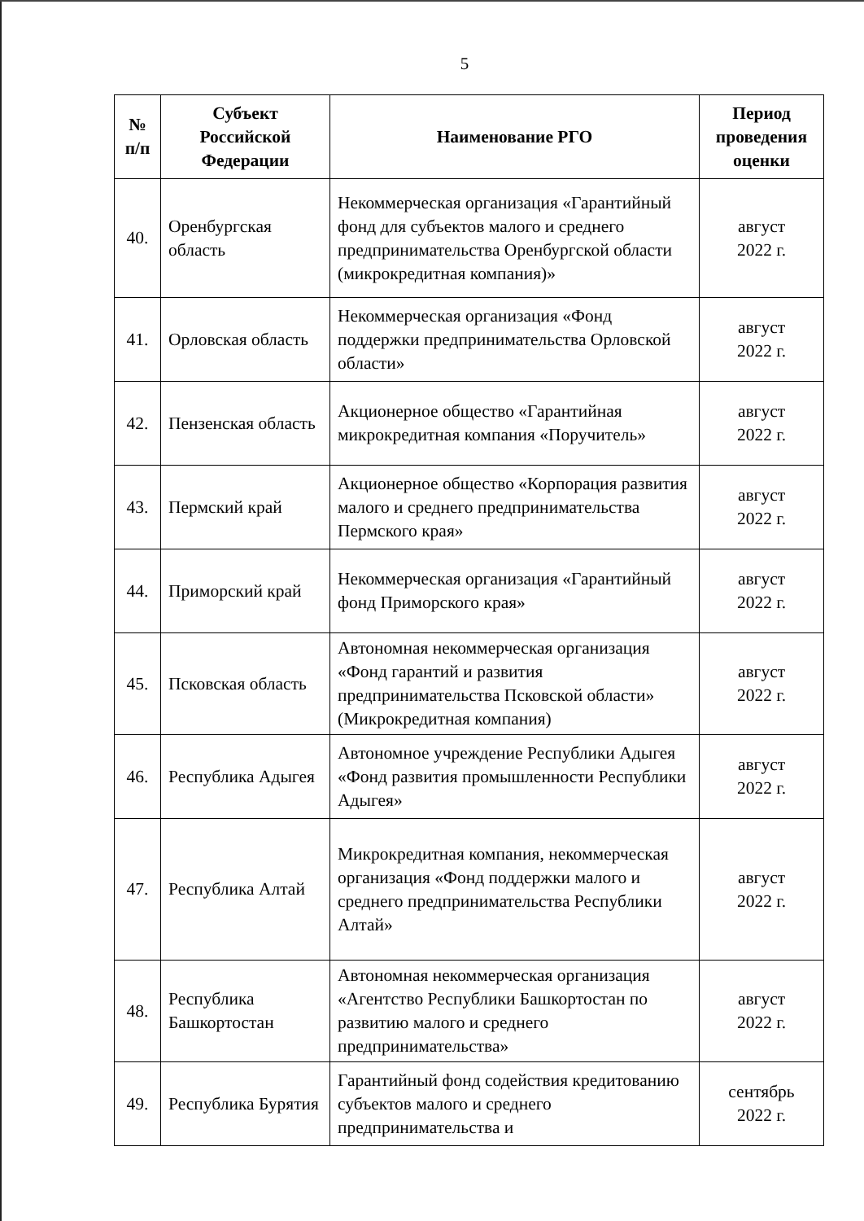5
| № п/п | Субъект Российской Федерации | Наименование РГО | Период проведения оценки |
| --- | --- | --- | --- |
| 40. | Оренбургская область | Некоммерческая организация «Гарантийный фонд для субъектов малого и среднего предпринимательства Оренбургской области (микрокредитная компания)» | август 2022 г. |
| 41. | Орловская область | Некоммерческая организация «Фонд поддержки предпринимательства Орловской области» | август 2022 г. |
| 42. | Пензенская область | Акционерное общество «Гарантийная микрокредитная компания «Поручитель» | август 2022 г. |
| 43. | Пермский край | Акционерное общество «Корпорация развития малого и среднего предпринимательства Пермского края» | август 2022 г. |
| 44. | Приморский край | Некоммерческая организация «Гарантийный фонд Приморского края» | август 2022 г. |
| 45. | Псковская область | Автономная некоммерческая организация «Фонд гарантий и развития предпринимательства Псковской области» (Микрокредитная компания) | август 2022 г. |
| 46. | Республика Адыгея | Автономное учреждение Республики Адыгея «Фонд развития промышленности Республики Адыгея» | август 2022 г. |
| 47. | Республика Алтай | Микрокредитная компания, некоммерческая организация «Фонд поддержки малого и среднего предпринимательства Республики Алтай» | август 2022 г. |
| 48. | Республика Башкортостан | Автономная некоммерческая организация «Агентство Республики Башкортостан по развитию малого и среднего предпринимательства» | август 2022 г. |
| 49. | Республика Бурятия | Гарантийный фонд содействия кредитованию субъектов малого и среднего предпринимательства и | сентябрь 2022 г. |